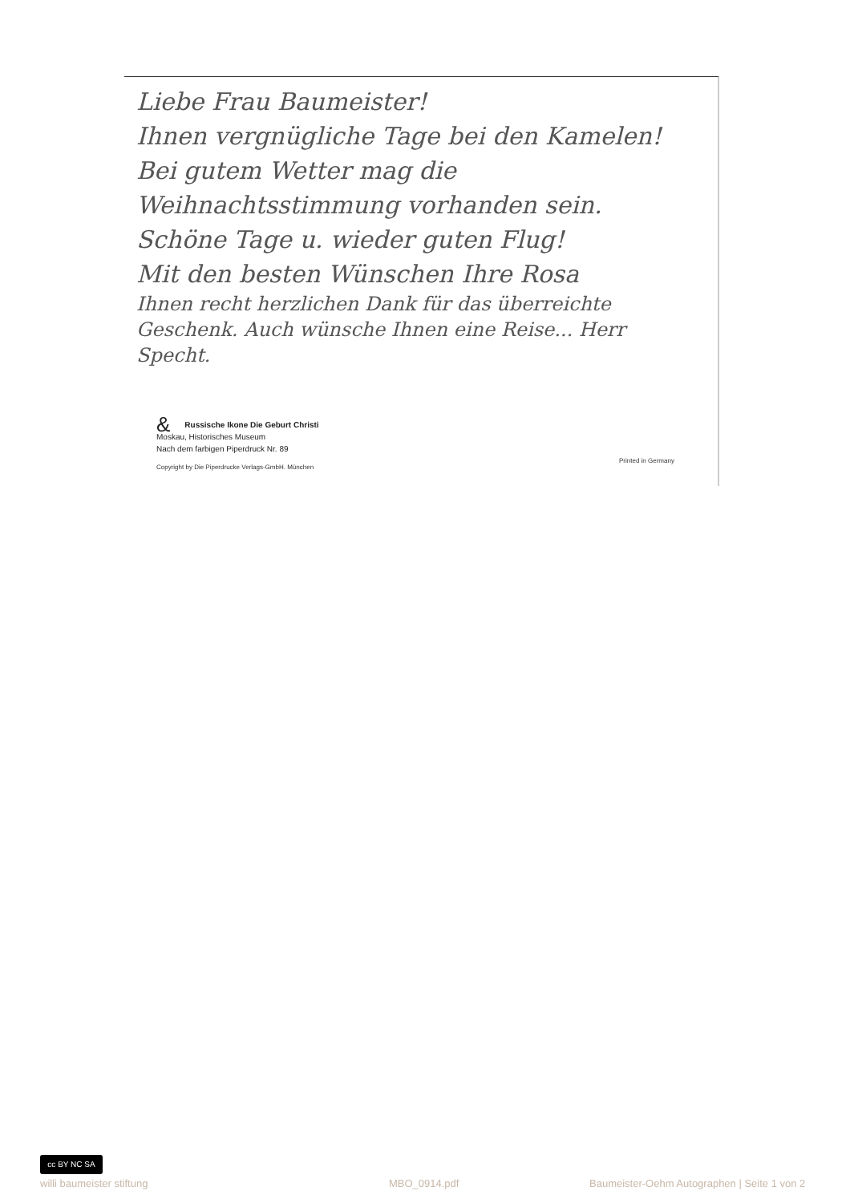Liebe Frau Baumeister!
Ihnen vergnügliche Tage bei den Kamelen! Bei gutem Wetter mag die Weihnachtsstimmung vorhanden sein. Schöne Tage u. wieder guten Flug!
Mit den besten Wünschen Ihre Rosa
Ihnen recht herzlichen Dank für das überreichte Geschenk. Auch wünsche Ihnen eine Reise... Herr Specht.
& Russische Ikone Die Geburt Christi
Moskau, Historisches Museum
Nach dem farbigen Piperdruck Nr. 89
Copyright by Die Piperdrucke Verlags-GmbH. München
Printed in Germany
cc BY NC SA
willi baumeister stiftung MBO_0914.pdf
Baumeister-Oehm Autographen | Seite 1 von 2